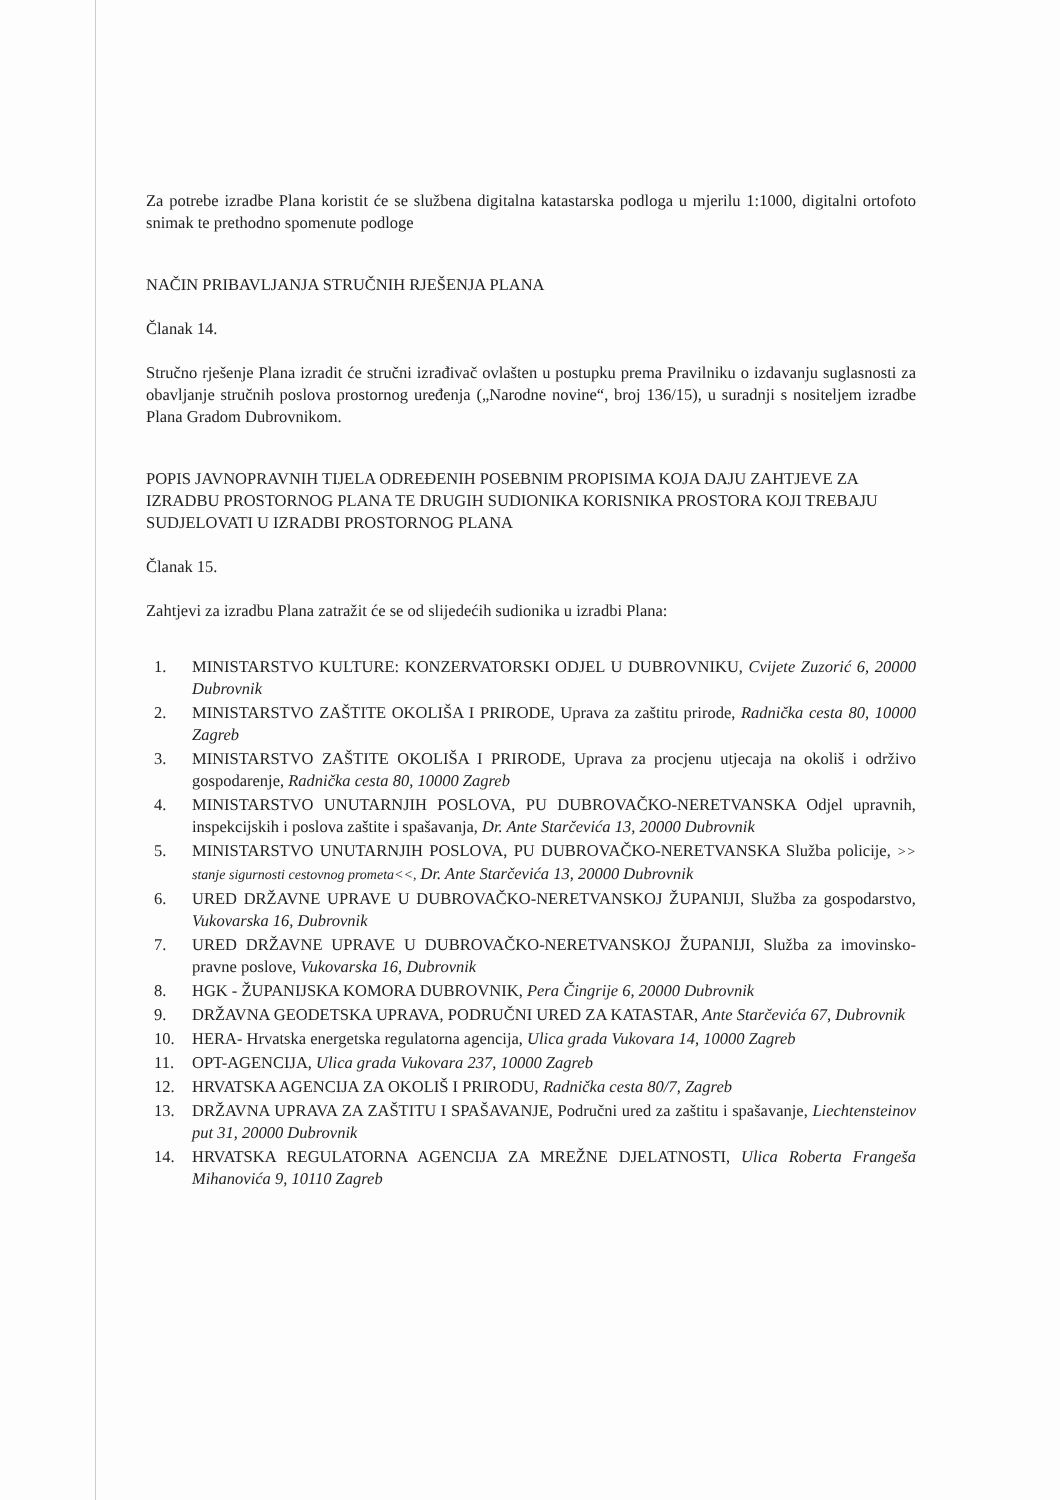Za potrebe izradbe Plana koristit će se službena digitalna katastarska podloga u mjerilu 1:1000, digitalni ortofoto snimak te prethodno spomenute podloge
NAČIN PRIBAVLJANJA STRUČNIH RJEŠENJA PLANA
Članak 14.
Stručno rješenje Plana izradit će stručni izrađivač ovlašten u postupku prema Pravilniku o izdavanju suglasnosti za obavljanje stručnih poslova prostornog uređenja („Narodne novine“, broj 136/15), u suradnji s nositeljem izradbe Plana Gradom Dubrovnikom.
POPIS JAVNOPRAVNIH TIJELA ODREĐENIH POSEBNIM PROPISIMA KOJA DAJU ZAHTJEVE ZA IZRADBU PROSTORNOG PLANA TE DRUGIH SUDIONIKA KORISNIKA PROSTORA KOJI TREBAJU SUDJELOVATI U IZRADBI PROSTORNOG PLANA
Članak 15.
Zahtjevi za izradbu Plana zatražit će se od slijedećih sudionika u izradbi Plana:
1. MINISTARSTVO KULTURE: KONZERVATORSKI ODJEL U DUBROVNIKU, Cvijete Zuzorić 6, 20000 Dubrovnik
2. MINISTARSTVO ZAŠTITE OKOLIŠA I PRIRODE, Uprava za zaštitu prirode, Radnička cesta 80, 10000 Zagreb
3. MINISTARSTVO ZAŠTITE OKOLIŠA I PRIRODE, Uprava za procjenu utjecaja na okoliš i održivo gospodarenje, Radnička cesta 80, 10000 Zagreb
4. MINISTARSTVO UNUTARNJIH POSLOVA, PU DUBROVAČKO-NERETVANSKA Odjel upravnih, inspekcijskih i poslova zaštite i spašavanja, Dr. Ante Starčevića 13, 20000 Dubrovnik
5. MINISTARSTVO UNUTARNJIH POSLOVA, PU DUBROVAČKO-NERETVANSKA Služba policije, >> stanje sigurnosti cestovnog prometa<<, Dr. Ante Starčevića 13, 20000 Dubrovnik
6. URED DRŽAVNE UPRAVE U DUBROVAČKO-NERETVANSKOJ ŽUPANIJI, Služba za gospodarstvo, Vukovarska 16, Dubrovnik
7. URED DRŽAVNE UPRAVE U DUBROVAČKO-NERETVANSKOJ ŽUPANIJI, Služba za imovinsko-pravne poslove, Vukovarska 16, Dubrovnik
8. HGK - ŽUPANIJSKA KOMORA DUBROVNIK, Pera Čingrije 6, 20000 Dubrovnik
9. DRŽAVNA GEODETSKA UPRAVA, PODRUČNI URED ZA KATASTAR, Ante Starčevića 67, Dubrovnik
10. HERA- Hrvatska energetska regulatorna agencija, Ulica grada Vukovara 14, 10000 Zagreb
11. OPT-AGENCIJA, Ulica grada Vukovara 237, 10000 Zagreb
12. HRVATSKA AGENCIJA ZA OKOLIŠ I PRIRODU, Radnička cesta 80/7, Zagreb
13. DRŽAVNA UPRAVA ZA ZAŠTITU I SPAŠAVANJE, Područni ured za zaštitu i spašavanje, Liechtensteinov put 31, 20000 Dubrovnik
14. HRVATSKA REGULATORNA AGENCIJA ZA MREŽNE DJELATNOSTI, Ulica Roberta Frangeša Mihanovića 9, 10110 Zagreb